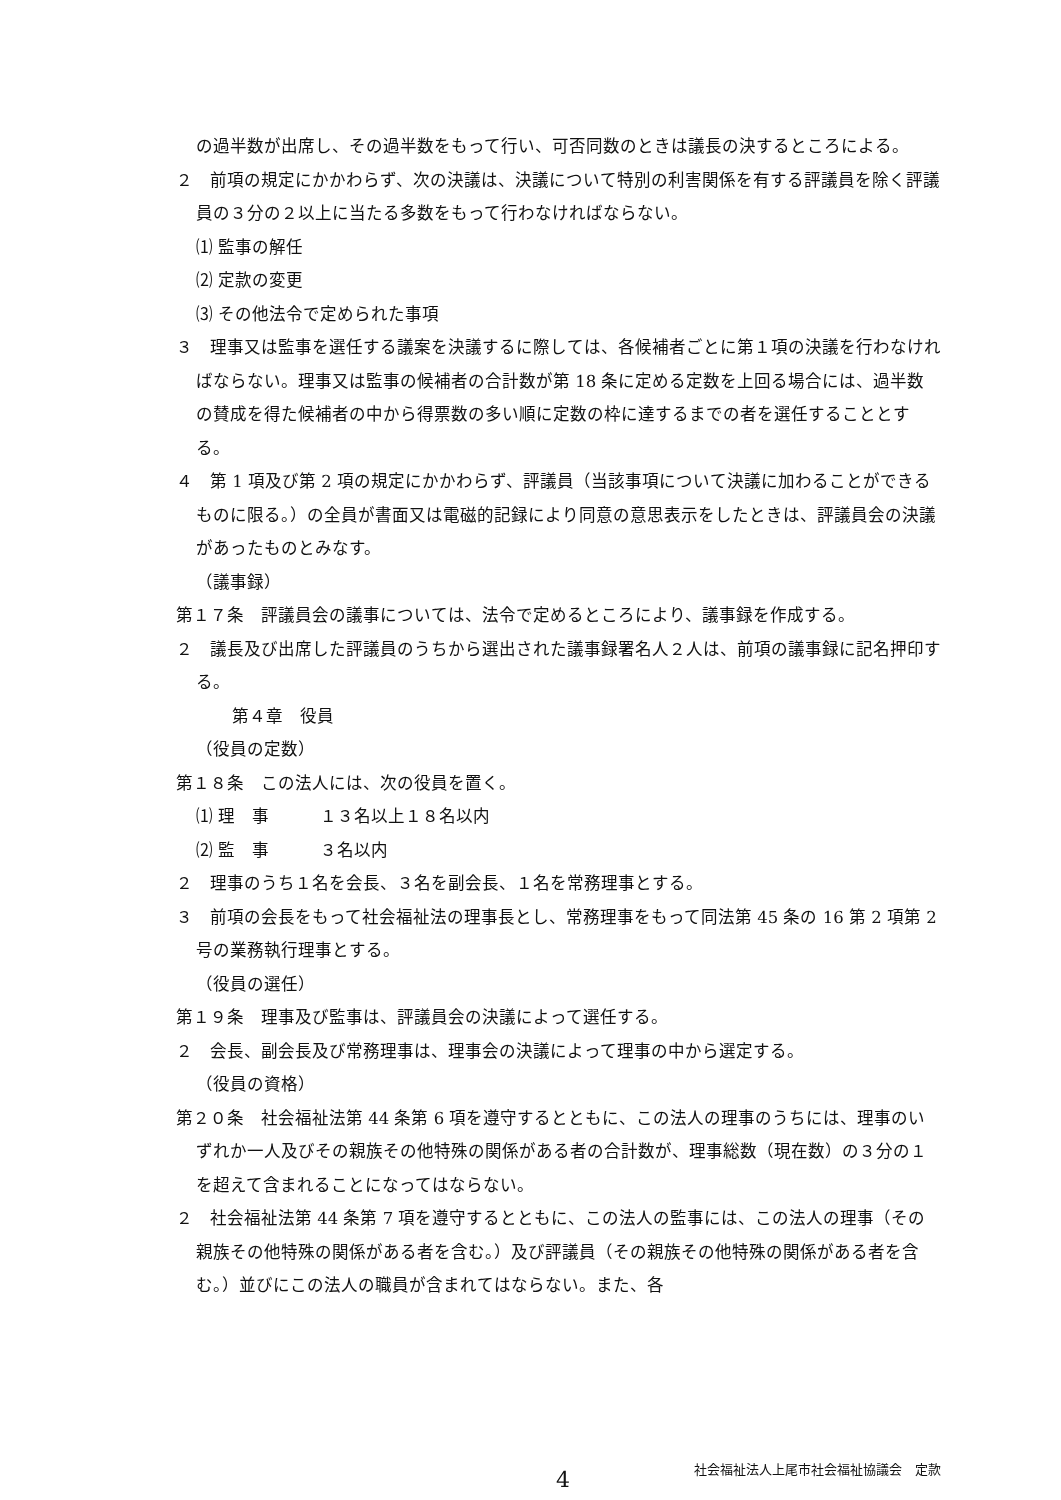の過半数が出席し、その過半数をもって行い、可否同数のときは議長の決するところによる。
２　前項の規定にかかわらず、次の決議は、決議について特別の利害関係を有する評議員を除く評議員の３分の２以上に当たる多数をもって行わなければならない。
⑴ 監事の解任
⑵ 定款の変更
⑶ その他法令で定められた事項
３　理事又は監事を選任する議案を決議するに際しては、各候補者ごとに第１項の決議を行わなければならない。理事又は監事の候補者の合計数が第 18 条に定める定数を上回る場合には、過半数の賛成を得た候補者の中から得票数の多い順に定数の枠に達するまでの者を選任することとする。
４　第 1 項及び第 2 項の規定にかかわらず、評議員（当該事項について決議に加わることができるものに限る。）の全員が書面又は電磁的記録により同意の意思表示をしたときは、評議員会の決議があったものとみなす。
（議事録）
第１７条　評議員会の議事については、法令で定めるところにより、議事録を作成する。
２　議長及び出席した評議員のうちから選出された議事録署名人２人は、前項の議事録に記名押印する。
第４章　役員
（役員の定数）
第１８条　この法人には、次の役員を置く。
⑴ 理　事　　　１３名以上１８名以内
⑵ 監　事　　　３名以内
２　理事のうち１名を会長、３名を副会長、１名を常務理事とする。
３　前項の会長をもって社会福祉法の理事長とし、常務理事をもって同法第 45 条の 16 第 2 項第 2 号の業務執行理事とする。
（役員の選任）
第１９条　理事及び監事は、評議員会の決議によって選任する。
２　会長、副会長及び常務理事は、理事会の決議によって理事の中から選定する。
（役員の資格）
第２０条　社会福祉法第 44 条第 6 項を遵守するとともに、この法人の理事のうちには、理事のいずれか一人及びその親族その他特殊の関係がある者の合計数が、理事総数（現在数）の３分の１を超えて含まれることになってはならない。
２　社会福祉法第 44 条第 7 項を遵守するとともに、この法人の監事には、この法人の理事（その親族その他特殊の関係がある者を含む。）及び評議員（その親族その他特殊の関係がある者を含む。）並びにこの法人の職員が含まれてはならない。また、各
4
社会福祉法人上尾市社会福祉協議会　定款